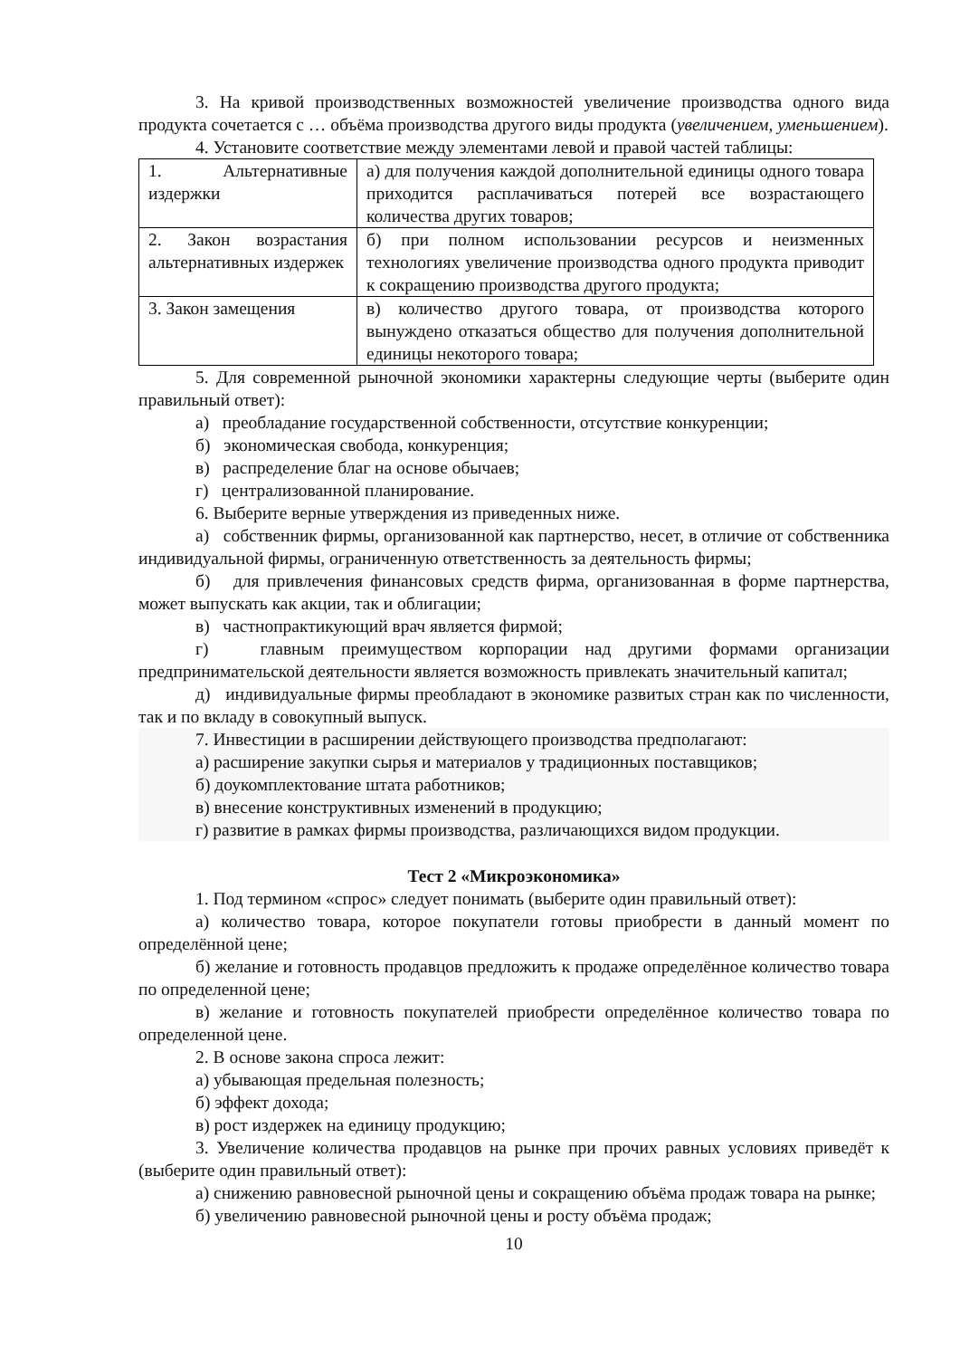3. На кривой производственных возможностей увеличение производства одного вида продукта сочетается с … объёма производства другого виды продукта (увеличением, уменьшением).
4. Установите соответствие между элементами левой и правой частей таблицы:
| 1. Альтернативные издержки | а) для получения каждой дополнительной единицы одного товара приходится расплачиваться потерей все возрастающего количества других товаров; |
| 2. Закон возрастания альтернативных издержек | б) при полном использовании ресурсов и неизменных технологиях увеличение производства одного продукта приводит к сокращению производства другого продукта; |
| 3. Закон замещения | в) количество другого товара, от производства которого вынуждено отказаться общество для получения дополнительной единицы некоторого товара; |
5. Для современной рыночной экономики характерны следующие черты (выберите один правильный ответ):
а) преобладание государственной собственности, отсутствие конкуренции;
б) экономическая свобода, конкуренция;
в) распределение благ на основе обычаев;
г) централизованной планирование.
6. Выберите верные утверждения из приведенных ниже.
а) собственник фирмы, организованной как партнерство, несет, в отличие от собственника индивидуальной фирмы, ограниченную ответственность за деятельность фирмы;
б) для привлечения финансовых средств фирма, организованная в форме партнерства, может выпускать как акции, так и облигации;
в) частнопрактикующий врач является фирмой;
г) главным преимуществом корпорации над другими формами организации предпринимательской деятельности является возможность привлекать значительный капитал;
д) индивидуальные фирмы преобладают в экономике развитых стран как по численности, так и по вкладу в совокупный выпуск.
7. Инвестиции в расширении действующего производства предполагают:
а) расширение закупки сырья и материалов у традиционных поставщиков;
б) доукомплектование штата работников;
в) внесение конструктивных изменений в продукцию;
г) развитие в рамках фирмы производства, различающихся видом продукции.
Тест 2 «Микроэкономика»
1. Под термином «спрос» следует понимать (выберите один правильный ответ):
а) количество товара, которое покупатели готовы приобрести в данный момент по определённой цене;
б) желание и готовность продавцов предложить к продаже определённое количество товара по определенной цене;
в) желание и готовность покупателей приобрести определённое количество товара по определенной цене.
2. В основе закона спроса лежит:
а) убывающая предельная полезность;
б) эффект дохода;
в) рост издержек на единицу продукцию;
3. Увеличение количества продавцов на рынке при прочих равных условиях приведёт к (выберите один правильный ответ):
а) снижению равновесной рыночной цены и сокращению объёма продаж товара на рынке;
б) увеличению равновесной рыночной цены и росту объёма продаж;
10